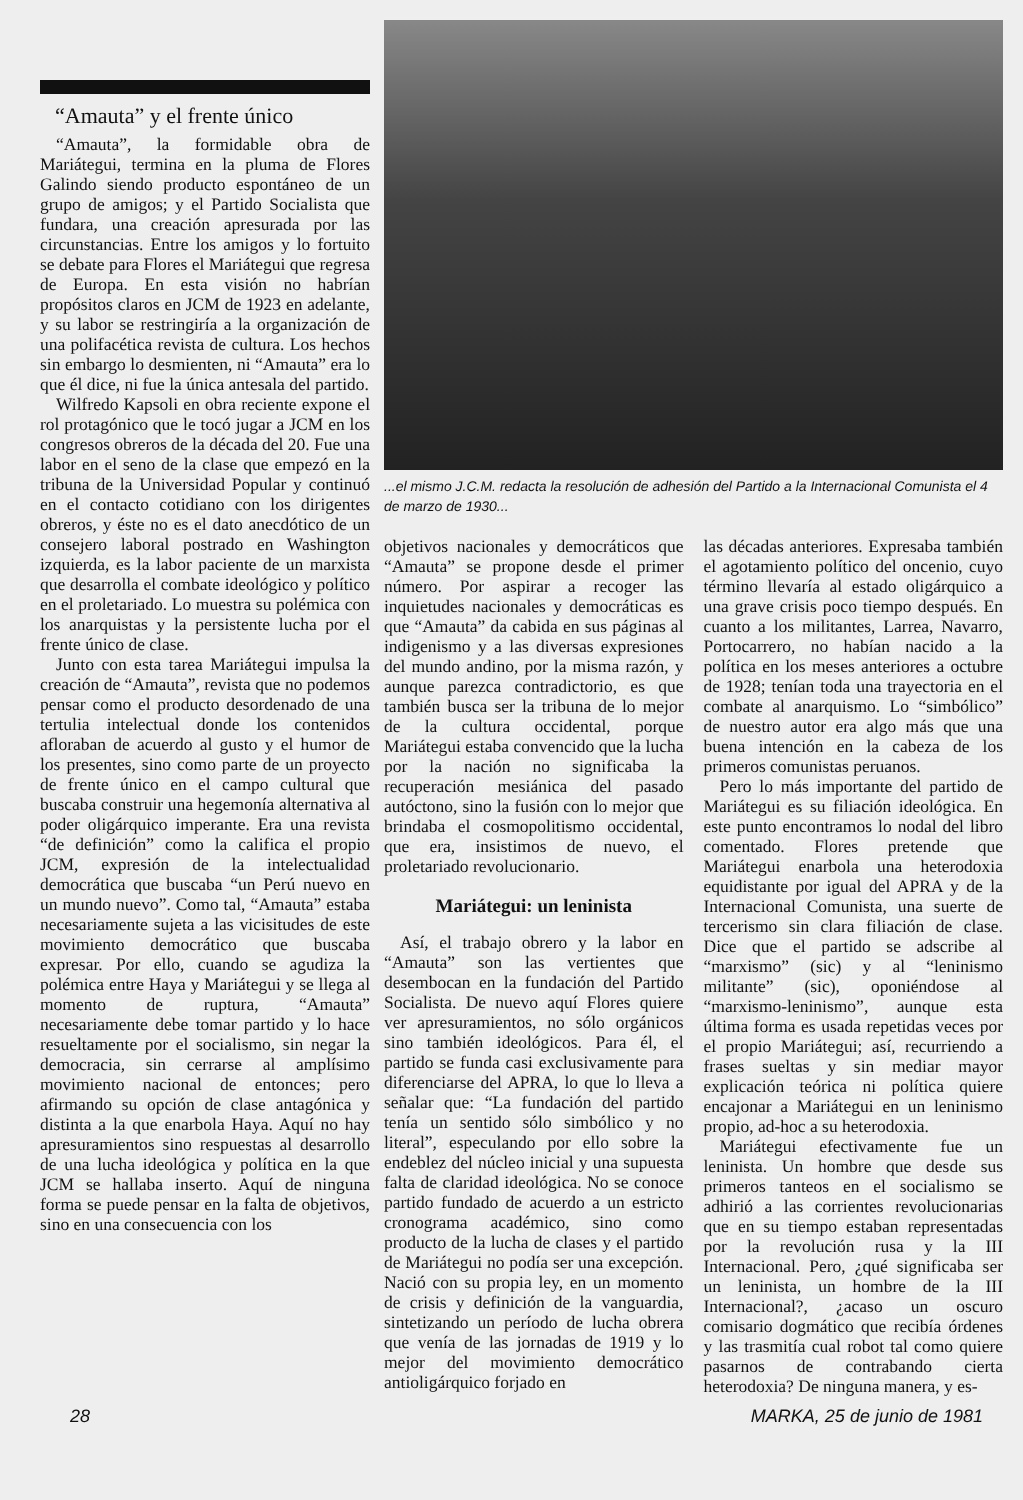“Amauta” y el frente único
“Amauta”, la formidable obra de Mariátegui, termina en la pluma de Flores Galindo siendo producto espontáneo de un grupo de amigos; y el Partido Socialista que fundara, una creación apresurada por las circunstancias. Entre los amigos y lo fortuito se debate para Flores el Mariátegui que regresa de Europa. En esta visión no habrían propósitos claros en JCM de 1923 en adelante, y su labor se restringiría a la organización de una polifacética revista de cultura. Los hechos sin embargo lo desmienten, ni “Amauta” era lo que él dice, ni fue la única antesala del partido.
Wilfredo Kapsoli en obra reciente expone el rol protagónico que le tocó jugar a JCM en los congresos obreros de la década del 20. Fue una labor en el seno de la clase que empezó en la tribuna de la Universidad Popular y continuó en el contacto cotidiano con los dirigentes obreros, y éste no es el dato anecdótico de un consejero laboral postrado en Washington izquierda, es la labor paciente de un marxista que desarrolla el combate ideológico y político en el proletariado. Lo muestra su polémica con los anarquistas y la persistente lucha por el frente único de clase.
Junto con esta tarea Mariátegui impulsa la creación de “Amauta”, revista que no podemos pensar como el producto desordenado de una tertulia intelectual donde los contenidos afloraban de acuerdo al gusto y el humor de los presentes, sino como parte de un proyecto de frente único en el campo cultural que buscaba construir una hegemonía alternativa al poder oligárquico imperante. Era una revista “de definición” como la califica el propio JCM, expresión de la intelectualidad democrática que buscaba “un Perú nuevo en un mundo nuevo”. Como tal, “Amauta” estaba necesariamente sujeta a las vicisitudes de este movimiento democrático que buscaba expresar. Por ello, cuando se agudiza la polémica entre Haya y Mariátegui y se llega al momento de ruptura, “Amauta” necesariamente debe tomar partido y lo hace resueltamente por el socialismo, sin negar la democracia, sin cerrarse al amplísimo movimiento nacional de entonces; pero afirmando su opción de clase antagónica y distinta a la que enarbola Haya. Aquí no hay apresuramientos sino respuestas al desarrollo de una lucha ideológica y política en la que JCM se hallaba inserto. Aquí de ninguna forma se puede pensar en la falta de objetivos, sino en una consecuencia con los
...el mismo J.C.M. redacta la resolución de adhesión del Partido a la Internacional Comunista el 4 de marzo de 1930...
objetivos nacionales y democráticos que “Amauta” se propone desde el primer número. Por aspirar a recoger las inquietudes nacionales y democráticas es que “Amauta” da cabida en sus páginas al indigenismo y a las diversas expresiones del mundo andino, por la misma razón, y aunque parezca contradictorio, es que también busca ser la tribuna de lo mejor de la cultura occidental, porque Mariátegui estaba convencido que la lucha por la nación no significaba la recuperación mesiánica del pasado autóctono, sino la fusión con lo mejor que brindaba el cosmopolitismo occidental, que era, insistimos de nuevo, el proletariado revolucionario.
Mariátegui: un leninista
Así, el trabajo obrero y la labor en “Amauta” son las vertientes que desembocan en la fundación del Partido Socialista. De nuevo aquí Flores quiere ver apresuramientos, no sólo orgánicos sino también ideológicos. Para él, el partido se funda casi exclusivamente para diferenciarse del APRA, lo que lo lleva a señalar que: “La fundación del partido tenía un sentido sólo simbólico y no literal”, especulando por ello sobre la endeblez del núcleo inicial y una supuesta falta de claridad ideológica. No se conoce partido fundado de acuerdo a un estricto cronograma académico, sino como producto de la lucha de clases y el partido de Mariátegui no podía ser una excepción. Nació con su propia ley, en un momento de crisis y definición de la vanguardia, sintetizando un período de lucha obrera que venía de las jornadas de 1919 y lo mejor del movimiento democrático antioligárquico forjado en
las décadas anteriores. Expresaba también el agotamiento político del oncenio, cuyo término llevaría al estado oligárquico a una grave crisis poco tiempo después. En cuanto a los militantes, Larrea, Navarro, Portocarrero, no habían nacido a la política en los meses anteriores a octubre de 1928; tenían toda una trayectoria en el combate al anarquismo. Lo “simbólico” de nuestro autor era algo más que una buena intención en la cabeza de los primeros comunistas peruanos.
Pero lo más importante del partido de Mariátegui es su filiación ideológica. En este punto encontramos lo nodal del libro comentado. Flores pretende que Mariátegui enarbola una heterodoxia equidistante por igual del APRA y de la Internacional Comunista, una suerte de tercerismo sin clara filiación de clase. Dice que el partido se adscribe al “marxismo” (sic) y al “leninismo militante” (sic), oponiéndose al “marxismo-leninismo”, aunque esta última forma es usada repetidas veces por el propio Mariátegui; así, recurriendo a frases sueltas y sin mediar mayor explicación teórica ni política quiere encajonar a Mariátegui en un leninismo propio, ad-hoc a su heterodoxia.
Mariátegui efectivamente fue un leninista. Un hombre que desde sus primeros tanteos en el socialismo se adhirió a las corrientes revolucionarias que en su tiempo estaban representadas por la revolución rusa y la III Internacional. Pero, ¿qué significaba ser un leninista, un hombre de la III Internacional?, ¿acaso un oscuro comisario dogmático que recibía órdenes y las trasmitía cual robot tal como quiere pasarnos de contrabando cierta heterodoxia? De ninguna manera, y es-
28 MARKA, 25 de junio de 1981